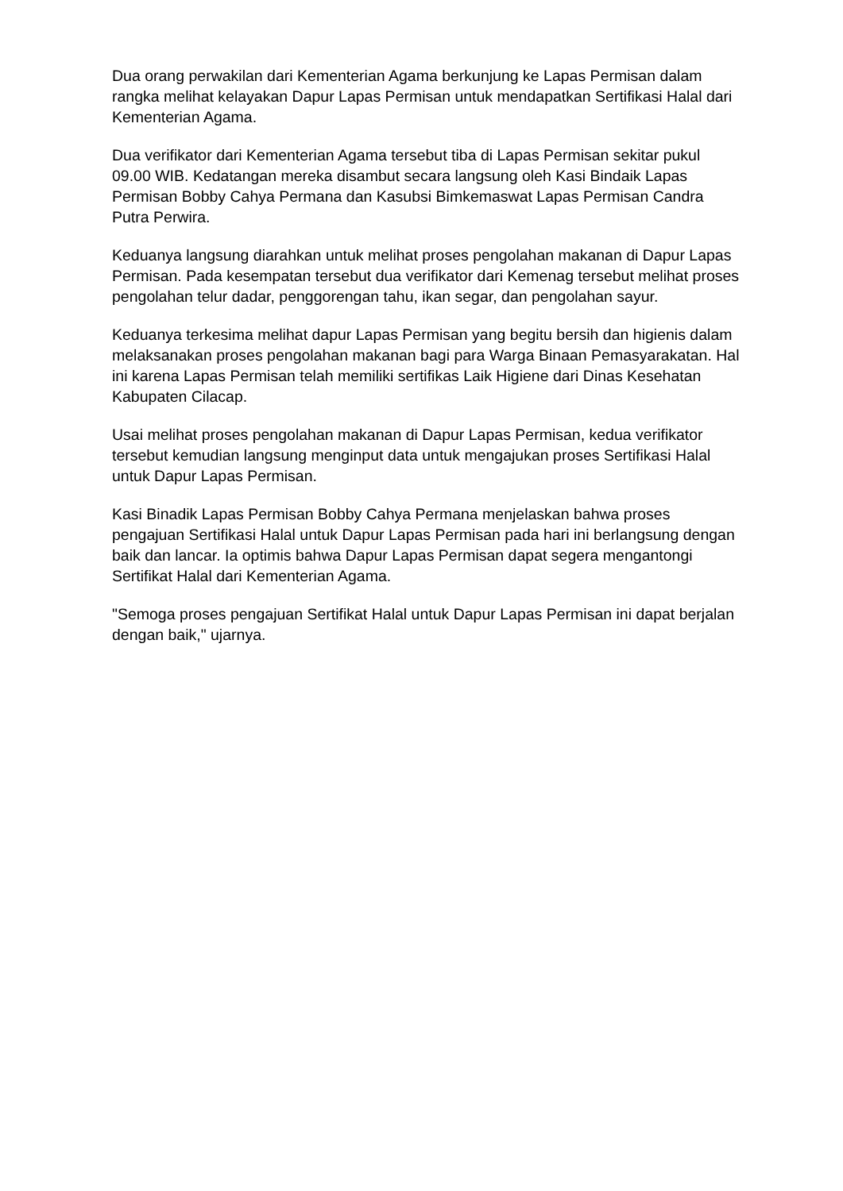Dua orang perwakilan dari Kementerian Agama berkunjung ke Lapas Permisan dalam rangka melihat kelayakan Dapur Lapas Permisan untuk mendapatkan Sertifikasi Halal dari Kementerian Agama.
Dua verifikator dari Kementerian Agama tersebut tiba di Lapas Permisan sekitar pukul 09.00 WIB. Kedatangan mereka disambut secara langsung oleh Kasi Bindaik Lapas Permisan Bobby Cahya Permana dan Kasubsi Bimkemaswat Lapas Permisan Candra Putra Perwira.
Keduanya langsung diarahkan untuk melihat proses pengolahan makanan di Dapur Lapas Permisan. Pada kesempatan tersebut dua verifikator dari Kemenag tersebut melihat proses pengolahan telur dadar, penggorengan tahu, ikan segar, dan pengolahan sayur.
Keduanya terkesima melihat dapur Lapas Permisan yang begitu bersih dan higienis dalam melaksanakan proses pengolahan makanan bagi para Warga Binaan Pemasyarakatan. Hal ini karena Lapas Permisan telah memiliki sertifikas Laik Higiene dari Dinas Kesehatan Kabupaten Cilacap.
Usai melihat proses pengolahan makanan di Dapur Lapas Permisan, kedua verifikator tersebut kemudian langsung menginput data untuk mengajukan proses Sertifikasi Halal untuk Dapur Lapas Permisan.
Kasi Binadik Lapas Permisan Bobby Cahya Permana menjelaskan bahwa proses pengajuan Sertifikasi Halal untuk Dapur Lapas Permisan pada hari ini berlangsung dengan baik dan lancar. Ia optimis bahwa Dapur Lapas Permisan dapat segera mengantongi Sertifikat Halal dari Kementerian Agama.
"Semoga proses pengajuan Sertifikat Halal untuk Dapur Lapas Permisan ini dapat berjalan dengan baik," ujarnya.